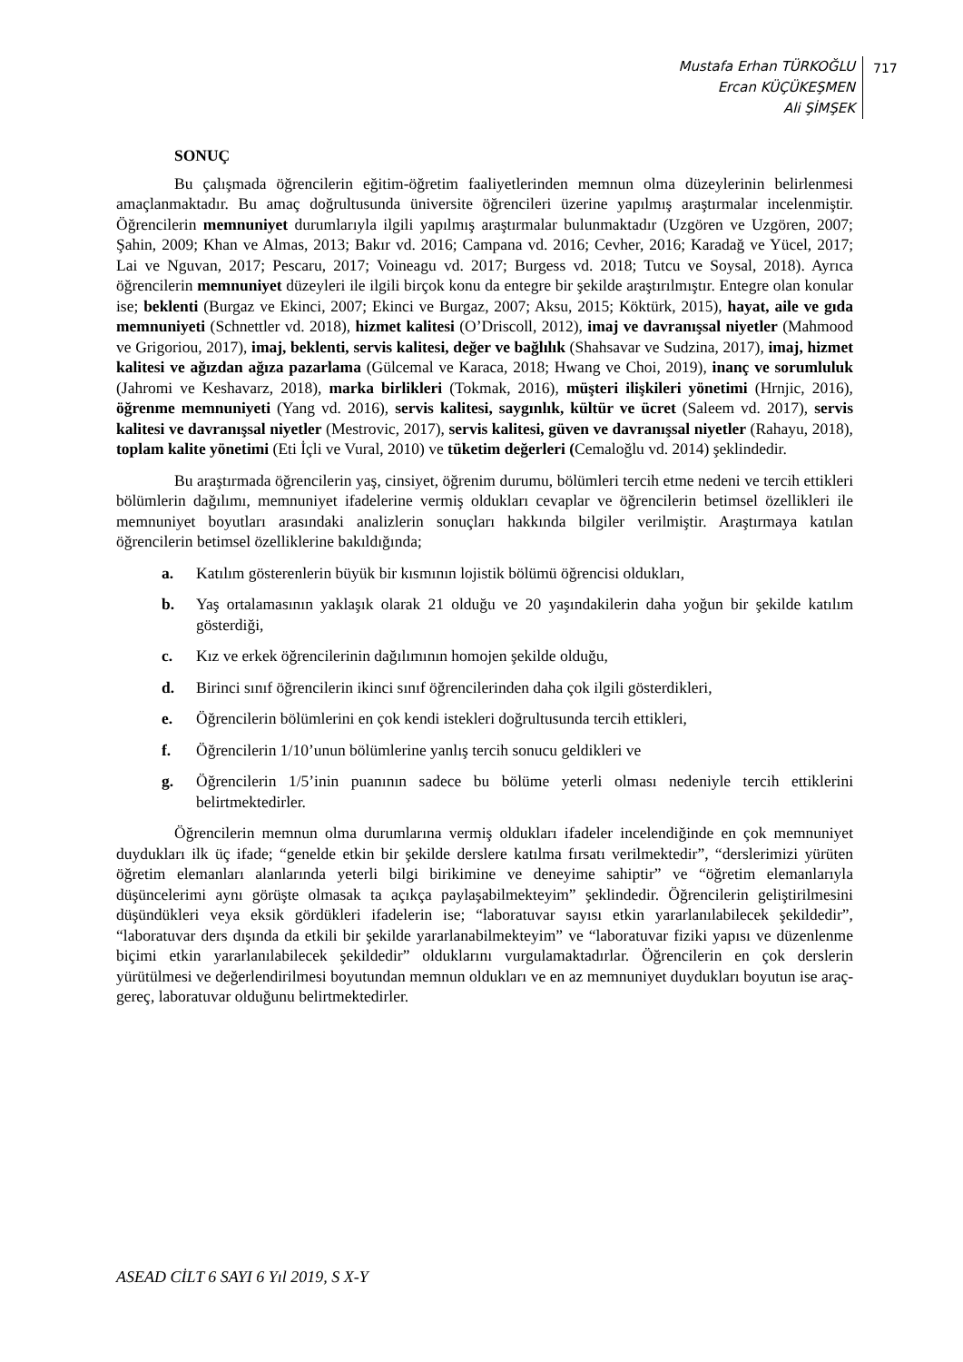Mustafa Erhan TÜRKOĞLU
Ercan KÜÇÜKEŞMEN
Ali ŞİMŞEK
717
SONUÇ
Bu çalışmada öğrencilerin eğitim-öğretim faaliyetlerinden memnun olma düzeylerinin belirlenmesi amaçlanmaktadır. Bu amaç doğrultusunda üniversite öğrencileri üzerine yapılmış araştırmalar incelenmiştir. Öğrencilerin memnuniyet durumlarıyla ilgili yapılmış araştırmalar bulunmaktadır (Uzgören ve Uzgören, 2007; Şahin, 2009; Khan ve Almas, 2013; Bakır vd. 2016; Campana vd. 2016; Cevher, 2016; Karadağ ve Yücel, 2017; Lai ve Nguvan, 2017; Pescaru, 2017; Voineagu vd. 2017; Burgess vd. 2018; Tutcu ve Soysal, 2018). Ayrıca öğrencilerin memnuniyet düzeyleri ile ilgili birçok konu da entegre bir şekilde araştırılmıştır. Entegre olan konular ise; beklenti (Burgaz ve Ekinci, 2007; Ekinci ve Burgaz, 2007; Aksu, 2015; Köktürk, 2015), hayat, aile ve gıda memnuniyeti (Schnettler vd. 2018), hizmet kalitesi (O’Driscoll, 2012), imaj ve davranışsal niyetler (Mahmood ve Grigoriou, 2017), imaj, beklenti, servis kalitesi, değer ve bağlılık (Shahsavar ve Sudzina, 2017), imaj, hizmet kalitesi ve ağızdan ağıza pazarlama (Gülcemal ve Karaca, 2018; Hwang ve Choi, 2019), inanç ve sorumluluk (Jahromi ve Keshavarz, 2018), marka birlikleri (Tokmak, 2016), müşteri ilişkileri yönetimi (Hrnjic, 2016), öğrenme memnuniyeti (Yang vd. 2016), servis kalitesi, saygınlık, kültür ve ücret (Saleem vd. 2017), servis kalitesi ve davranışsal niyetler (Mestrovic, 2017), servis kalitesi, güven ve davranışsal niyetler (Rahayu, 2018), toplam kalite yönetimi (Eti İçli ve Vural, 2010) ve tüketim değerleri (Cemaloğlu vd. 2014) şeklindedir.
Bu araştırmada öğrencilerin yaş, cinsiyet, öğrenim durumu, bölümleri tercih etme nedeni ve tercih ettikleri bölümlerin dağılımı, memnuniyet ifadelerine vermiş oldukları cevaplar ve öğrencilerin betimsel özellikleri ile memnuniyet boyutları arasındaki analizlerin sonuçları hakkında bilgiler verilmiştir. Araştırmaya katılan öğrencilerin betimsel özelliklerine bakıldığında;
a. Katılım gösterenlerin büyük bir kısmının lojistik bölümü öğrencisi oldukları,
b. Yaş ortalamasının yaklaşık olarak 21 olduğu ve 20 yaşındakilerin daha yoğun bir şekilde katılım gösterdiği,
c. Kız ve erkek öğrencilerinin dağılımının homojen şekilde olduğu,
d. Birinci sınıf öğrencilerin ikinci sınıf öğrencilerinden daha çok ilgili gösterdikleri,
e. Öğrencilerin bölümlerini en çok kendi istekleri doğrultusunda tercih ettikleri,
f. Öğrencilerin 1/10’unun bölümlerine yanlış tercih sonucu geldikleri ve
g. Öğrencilerin 1/5’inin puanının sadece bu bölüme yeterli olması nedeniyle tercih ettiklerini belirtmektedirler.
Öğrencilerin memnun olma durumlarına vermiş oldukları ifadeler incelendiğinde en çok memnuniyet duydukları ilk üç ifade; “genelde etkin bir şekilde derslere katılma fırsatı verilmektedir”, “derslerimizi yürüten öğretim elemanları alanlarında yeterli bilgi birikimine ve deneyime sahiptir” ve “öğretim elemanlarıyla düşüncelerimi aynı görüşte olmasak ta açıkça paylaşabilmekteyim” şeklindedir. Öğrencilerin geliştirilmesini düşündükleri veya eksik gördükleri ifadelerin ise; “laboratuvar sayısı etkin yararlanılabilecek şekildedir”, “laboratuvar ders dışında da etkili bir şekilde yararlanabilmekteyim” ve “laboratuvar fiziki yapısı ve düzenlenme biçimi etkin yararlanılabilecek şekildedir” olduklarını vurgulamaktadırlar. Öğrencilerin en çok derslerin yürütülmesi ve değerlendirilmesi boyutundan memnun oldukları ve en az memnuniyet duydukları boyutun ise araç-gereç, laboratuvar olduğunu belirtmektedirler.
ASEAD CİLT 6 SAYI 6 Yıl 2019, S X-Y